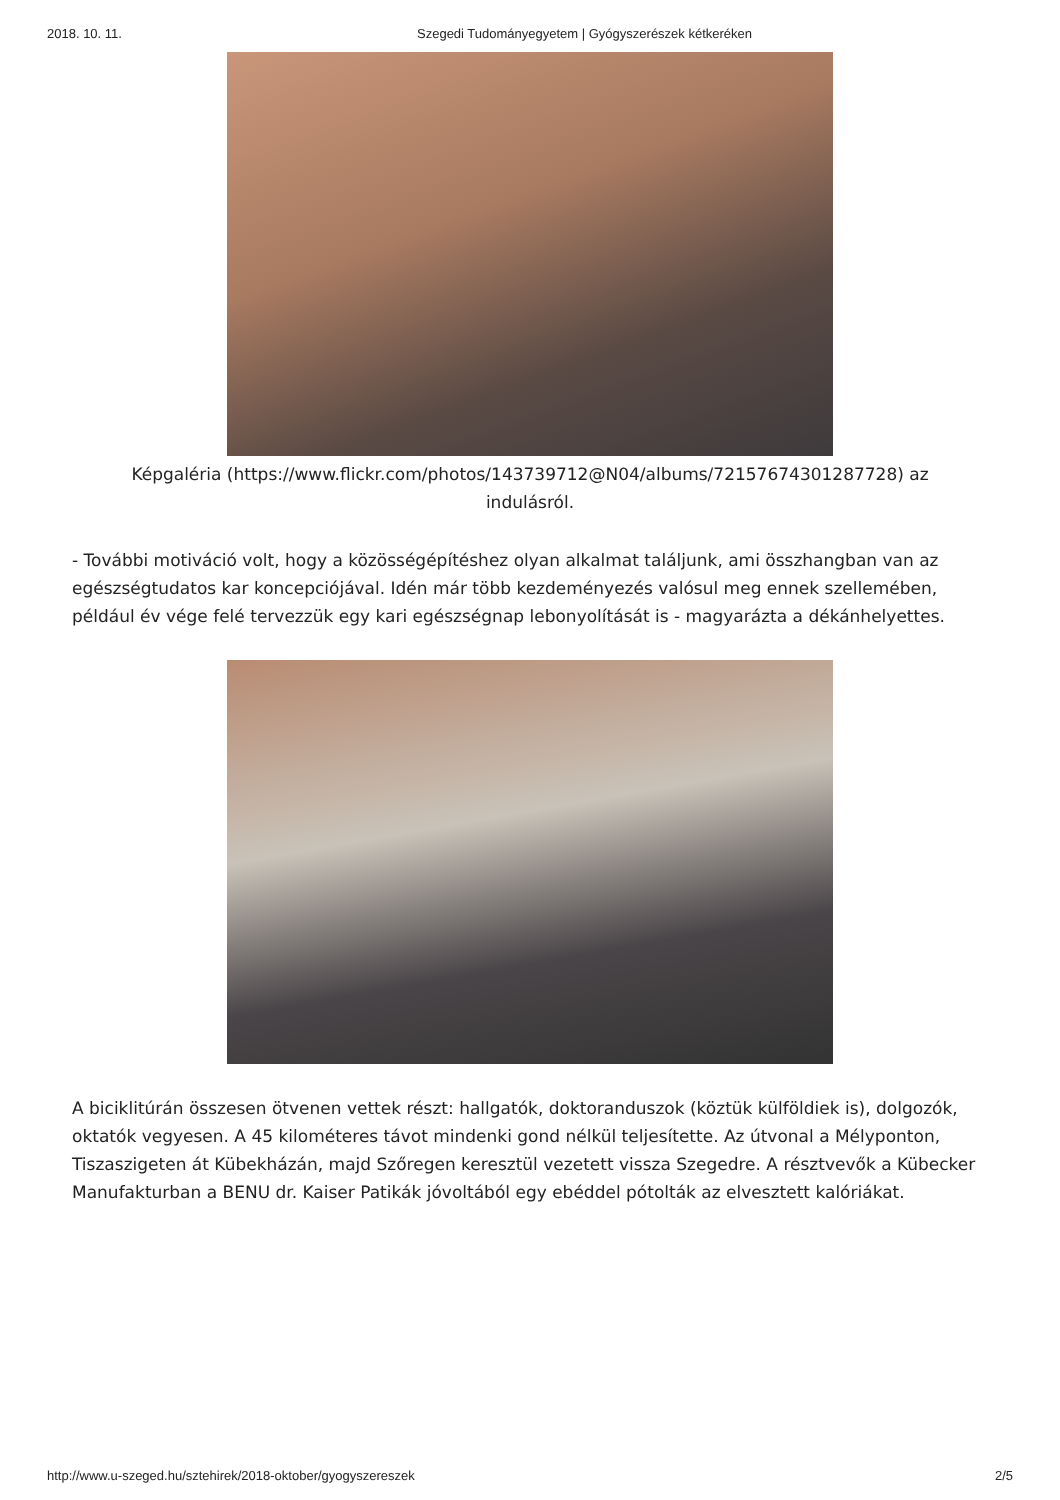2018. 10. 11. Szegedi Tudományegyetem | Gyógyszerészek kétkeréken
Képgaléria (https://www.flickr.com/photos/143739712@N04/albums/72157674301287728) az indulásról.
- További motiváció volt, hogy a közösségépítéshez olyan alkalmat találjunk, ami összhangban van az egészségtudatos kar koncepciójával. Idén már több kezdeményezés valósul meg ennek szellemében, például év vége felé tervezzük egy kari egészségnap lebonyolítását is - magyarázta a dékánhelyettes.
A biciklitúrán összesen ötvenen vettek részt: hallgatók, doktoranduszok (köztük külföldiek is), dolgozók, oktatók vegyesen. A 45 kilométeres távot mindenki gond nélkül teljesítette. Az útvonal a Mélyponton, Tiszaszigeten át Kübekházán, majd Szőregen keresztül vezetett vissza Szegedre. A résztvevők a Kübecker Manufakturban a BENU dr. Kaiser Patikák jóvoltából egy ebéddel pótolták az elvesztett kalóriákat.
http://www.u-szeged.hu/sztehirek/2018-oktober/gyogyszereszek 2/5